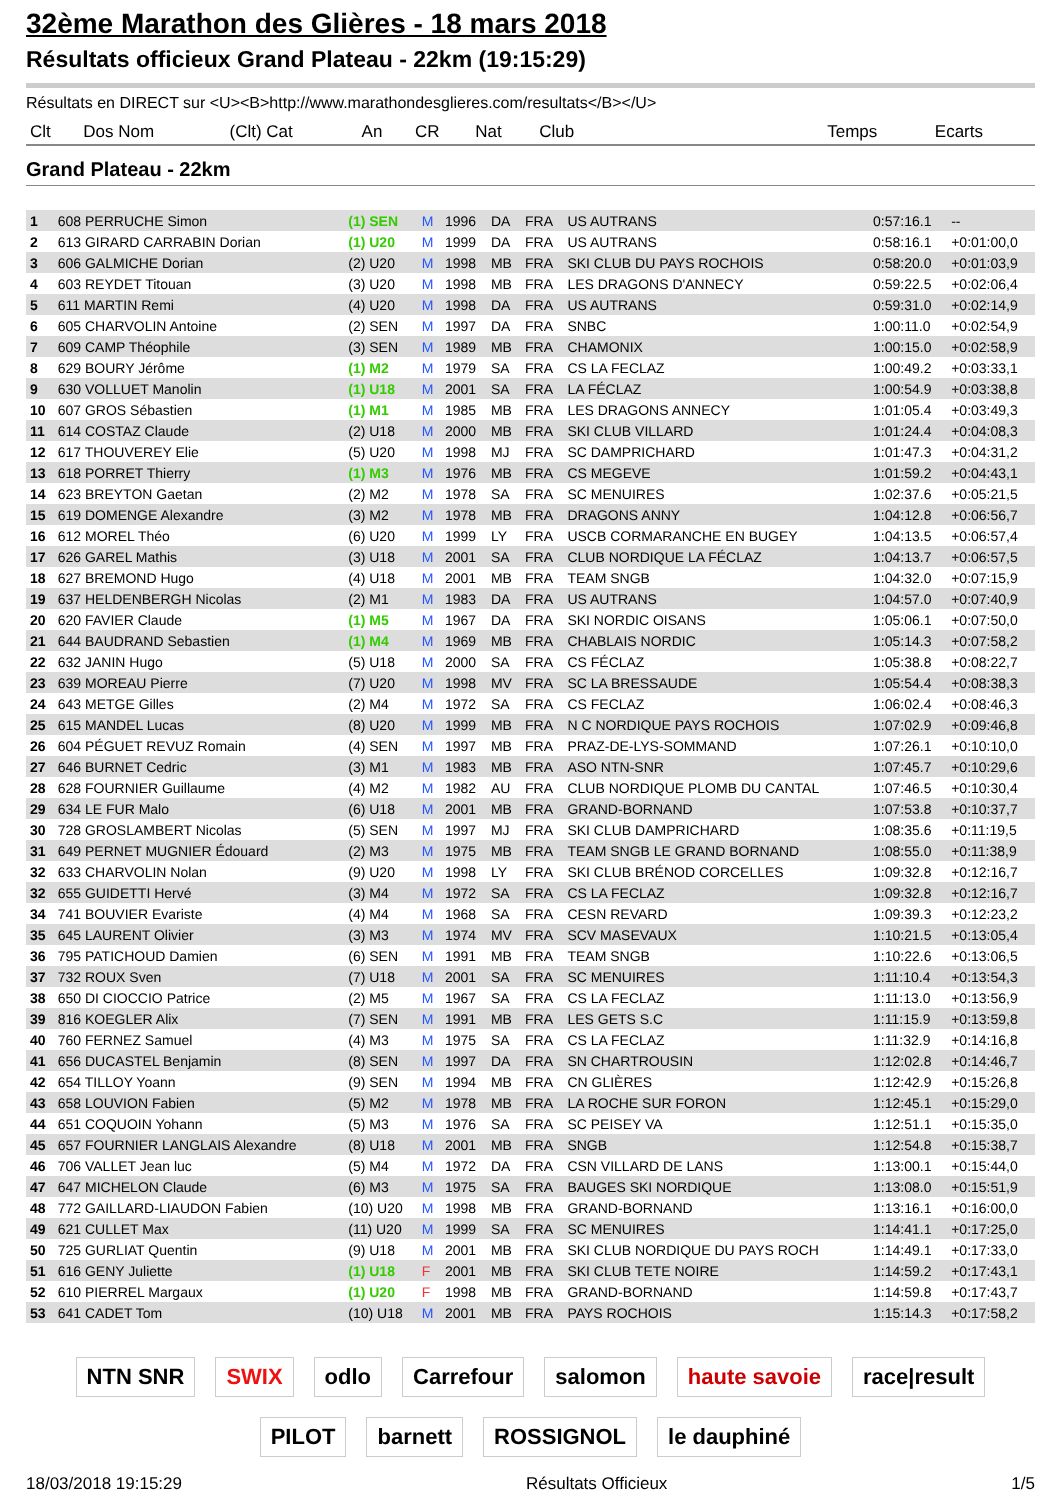32ème Marathon des Glières - 18 mars 2018
Résultats officieux Grand Plateau - 22km (19:15:29)
Résultats en DIRECT sur <U><B>http://www.marathondesglieres.com/resultats</B></U>
| Clt | Dos Nom | (Clt) Cat | An | CR | Nat | Club | Temps | Ecarts |
| --- | --- | --- | --- | --- | --- | --- | --- | --- |
Grand Plateau - 22km
| 1 | 608 PERRUCHE Simon | (1) SEN | M | 1996 | DA | FRA | US AUTRANS | 0:57:16.1 | -- |
| 2 | 613 GIRARD CARRABIN Dorian | (1) U20 | M | 1999 | DA | FRA | US AUTRANS | 0:58:16.1 | +0:01:00,0 |
| 3 | 606 GALMICHE Dorian | (2) U20 | M | 1998 | MB | FRA | SKI CLUB DU PAYS ROCHOIS | 0:58:20.0 | +0:01:03,9 |
| 4 | 603 REYDET Titouan | (3) U20 | M | 1998 | MB | FRA | LES DRAGONS D'ANNECY | 0:59:22.5 | +0:02:06,4 |
| 5 | 611 MARTIN Remi | (4) U20 | M | 1998 | DA | FRA | US AUTRANS | 0:59:31.0 | +0:02:14,9 |
| 6 | 605 CHARVOLIN Antoine | (2) SEN | M | 1997 | DA | FRA | SNBC | 1:00:11.0 | +0:02:54,9 |
| 7 | 609 CAMP Théophile | (3) SEN | M | 1989 | MB | FRA | CHAMONIX | 1:00:15.0 | +0:02:58,9 |
| 8 | 629 BOURY Jérôme | (1) M2 | M | 1979 | SA | FRA | CS LA FECLAZ | 1:00:49.2 | +0:03:33,1 |
| 9 | 630 VOLLUET Manolin | (1) U18 | M | 2001 | SA | FRA | LA FÉCLAZ | 1:00:54.9 | +0:03:38,8 |
| 10 | 607 GROS Sébastien | (1) M1 | M | 1985 | MB | FRA | LES DRAGONS ANNECY | 1:01:05.4 | +0:03:49,3 |
| 11 | 614 COSTAZ Claude | (2) U18 | M | 2000 | MB | FRA | SKI CLUB VILLARD | 1:01:24.4 | +0:04:08,3 |
| 12 | 617 THOUVEREY Elie | (5) U20 | M | 1998 | MJ | FRA | SC DAMPRICHARD | 1:01:47.3 | +0:04:31,2 |
| 13 | 618 PORRET Thierry | (1) M3 | M | 1976 | MB | FRA | CS MEGEVE | 1:01:59.2 | +0:04:43,1 |
| 14 | 623 BREYTON Gaetan | (2) M2 | M | 1978 | SA | FRA | SC MENUIRES | 1:02:37.6 | +0:05:21,5 |
| 15 | 619 DOMENGE Alexandre | (3) M2 | M | 1978 | MB | FRA | DRAGONS ANNY | 1:04:12.8 | +0:06:56,7 |
| 16 | 612 MOREL Théo | (6) U20 | M | 1999 | LY | FRA | USCB CORMARANCHE EN BUGEY | 1:04:13.5 | +0:06:57,4 |
| 17 | 626 GAREL Mathis | (3) U18 | M | 2001 | SA | FRA | CLUB NORDIQUE LA FÉCLAZ | 1:04:13.7 | +0:06:57,5 |
| 18 | 627 BREMOND Hugo | (4) U18 | M | 2001 | MB | FRA | TEAM SNGB | 1:04:32.0 | +0:07:15,9 |
| 19 | 637 HELDENBERGH Nicolas | (2) M1 | M | 1983 | DA | FRA | US AUTRANS | 1:04:57.0 | +0:07:40,9 |
| 20 | 620 FAVIER Claude | (1) M5 | M | 1967 | DA | FRA | SKI NORDIC OISANS | 1:05:06.1 | +0:07:50,0 |
| 21 | 644 BAUDRAND Sebastien | (1) M4 | M | 1969 | MB | FRA | CHABLAIS NORDIC | 1:05:14.3 | +0:07:58,2 |
| 22 | 632 JANIN Hugo | (5) U18 | M | 2000 | SA | FRA | CS FÉCLAZ | 1:05:38.8 | +0:08:22,7 |
| 23 | 639 MOREAU Pierre | (7) U20 | M | 1998 | MV | FRA | SC LA BRESSAUDE | 1:05:54.4 | +0:08:38,3 |
| 24 | 643 METGE Gilles | (2) M4 | M | 1972 | SA | FRA | CS FECLAZ | 1:06:02.4 | +0:08:46,3 |
| 25 | 615 MANDEL Lucas | (8) U20 | M | 1999 | MB | FRA | N C NORDIQUE PAYS ROCHOIS | 1:07:02.9 | +0:09:46,8 |
| 26 | 604 PÉGUET REVUZ Romain | (4) SEN | M | 1997 | MB | FRA | PRAZ-DE-LYS-SOMMAND | 1:07:26.1 | +0:10:10,0 |
| 27 | 646 BURNET Cedric | (3) M1 | M | 1983 | MB | FRA | ASO NTN-SNR | 1:07:45.7 | +0:10:29,6 |
| 28 | 628 FOURNIER Guillaume | (4) M2 | M | 1982 | AU | FRA | CLUB NORDIQUE PLOMB DU CANTAL | 1:07:46.5 | +0:10:30,4 |
| 29 | 634 LE FUR Malo | (6) U18 | M | 2001 | MB | FRA | GRAND-BORNAND | 1:07:53.8 | +0:10:37,7 |
| 30 | 728 GROSLAMBERT Nicolas | (5) SEN | M | 1997 | MJ | FRA | SKI CLUB DAMPRICHARD | 1:08:35.6 | +0:11:19,5 |
| 31 | 649 PERNET MUGNIER Édouard | (2) M3 | M | 1975 | MB | FRA | TEAM SNGB LE GRAND BORNAND | 1:08:55.0 | +0:11:38,9 |
| 32 | 633 CHARVOLIN Nolan | (9) U20 | M | 1998 | LY | FRA | SKI CLUB BRÉNOD CORCELLES | 1:09:32.8 | +0:12:16,7 |
| 32 | 655 GUIDETTI Hervé | (3) M4 | M | 1972 | SA | FRA | CS LA FECLAZ | 1:09:32.8 | +0:12:16,7 |
| 34 | 741 BOUVIER Evariste | (4) M4 | M | 1968 | SA | FRA | CESN REVARD | 1:09:39.3 | +0:12:23,2 |
| 35 | 645 LAURENT Olivier | (3) M3 | M | 1974 | MV | FRA | SCV MASEVAUX | 1:10:21.5 | +0:13:05,4 |
| 36 | 795 PATICHOUD Damien | (6) SEN | M | 1991 | MB | FRA | TEAM SNGB | 1:10:22.6 | +0:13:06,5 |
| 37 | 732 ROUX Sven | (7) U18 | M | 2001 | SA | FRA | SC MENUIRES | 1:11:10.4 | +0:13:54,3 |
| 38 | 650 DI CIOCCIO Patrice | (2) M5 | M | 1967 | SA | FRA | CS LA FECLAZ | 1:11:13.0 | +0:13:56,9 |
| 39 | 816 KOEGLER Alix | (7) SEN | M | 1991 | MB | FRA | LES GETS S.C | 1:11:15.9 | +0:13:59,8 |
| 40 | 760 FERNEZ Samuel | (4) M3 | M | 1975 | SA | FRA | CS LA FECLAZ | 1:11:32.9 | +0:14:16,8 |
| 41 | 656 DUCASTEL Benjamin | (8) SEN | M | 1997 | DA | FRA | SN CHARTROUSIN | 1:12:02.8 | +0:14:46,7 |
| 42 | 654 TILLOY Yoann | (9) SEN | M | 1994 | MB | FRA | CN GLIÈRES | 1:12:42.9 | +0:15:26,8 |
| 43 | 658 LOUVION Fabien | (5) M2 | M | 1978 | MB | FRA | LA ROCHE SUR FORON | 1:12:45.1 | +0:15:29,0 |
| 44 | 651 COQUOIN Yohann | (5) M3 | M | 1976 | SA | FRA | SC PEISEY VA | 1:12:51.1 | +0:15:35,0 |
| 45 | 657 FOURNIER LANGLAIS Alexandre | (8) U18 | M | 2001 | MB | FRA | SNGB | 1:12:54.8 | +0:15:38,7 |
| 46 | 706 VALLET Jean luc | (5) M4 | M | 1972 | DA | FRA | CSN VILLARD DE LANS | 1:13:00.1 | +0:15:44,0 |
| 47 | 647 MICHELON Claude | (6) M3 | M | 1975 | SA | FRA | BAUGES SKI NORDIQUE | 1:13:08.0 | +0:15:51,9 |
| 48 | 772 GAILLARD-LIAUDON Fabien | (10) U20 | M | 1998 | MB | FRA | GRAND-BORNAND | 1:13:16.1 | +0:16:00,0 |
| 49 | 621 CULLET Max | (11) U20 | M | 1999 | SA | FRA | SC MENUIRES | 1:14:41.1 | +0:17:25,0 |
| 50 | 725 GURLIAT Quentin | (9) U18 | M | 2001 | MB | FRA | SKI CLUB NORDIQUE DU PAYS ROCH | 1:14:49.1 | +0:17:33,0 |
| 51 | 616 GENY Juliette | (1) U18 | F | 2001 | MB | FRA | SKI CLUB TETE NOIRE | 1:14:59.2 | +0:17:43,1 |
| 52 | 610 PIERREL Margaux | (1) U20 | F | 1998 | MB | FRA | GRAND-BORNAND | 1:14:59.8 | +0:17:43,7 |
| 53 | 641 CADET Tom | (10) U18 | M | 2001 | MB | FRA | PAYS ROCHOIS | 1:15:14.3 | +0:17:58,2 |
NTN SNR SWIX odlo Carrefour salomon haute savoie race|result PILOT barnett ROSSIGNOL le dauphiné
18/03/2018 19:15:29 Résultats Officieux 1/5